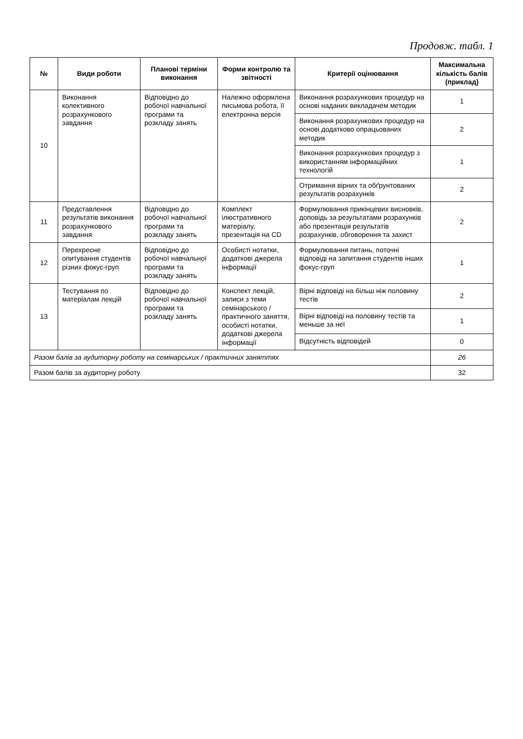Продовж. табл. 1
| № | Види роботи | Планові терміни виконання | Форми контролю та звітності | Критерії оцінювання | Максимальна кількість балів (приклад) |
| --- | --- | --- | --- | --- | --- |
| 10 | Виконання колективного розрахункового завдання | Відповідно до робочої навчальної програми та розкладу занять | Належно оформлена письмова робота, її електронна версія | Виконання розрахункових процедур на основі наданих викладачем методик | 1 |
| | | | | Виконання розрахункових процедур на основі додатково опрацьованих методик | 2 |
| | | | | Виконання розрахункових процедур з використанням інформаційних технологій | 1 |
| | | | | Отримання вірних та обґрунтованих результатів розрахунків | 2 |
| 11 | Представлення результатів виконання розрахункового завдання | Відповідно до робочої навчальної програми та розкладу занять | Комплект ілюстративного матеріалу, презентація на CD | Формулювання прикінцевих висновків, доповідь за результатами розрахунків або презентація результатів розрахунків, обговорення та захист | 2 |
| 12 | Перехресне опитування студентів різних фокус-груп | Відповідно до робочої навчальної програми та розкладу занять | Особисті нотатки, додаткові джерела інформації | Формулювання питань, поточні відповіді на запитання студентів інших фокус-груп | 1 |
| 13 | Тестування по матеріалам лекцій | Відповідно до робочої навчальної програми та розкладу занять | Конспект лекцій, записи з теми семінарського / практичного заняття, особисті нотатки, додаткові джерела інформації | Вірні відповіді на більш ніж половину тестів | 2 |
| | | | | Вірні відповіді на половину тестів та меньше за неї | 1 |
| | | | | Відсутність відповідей | 0 |
| Разом балів за аудиторну роботу на семінарських / практичних заняттях | | | | | 26 |
| Разом балів за аудиторну роботу | | | | | 32 |